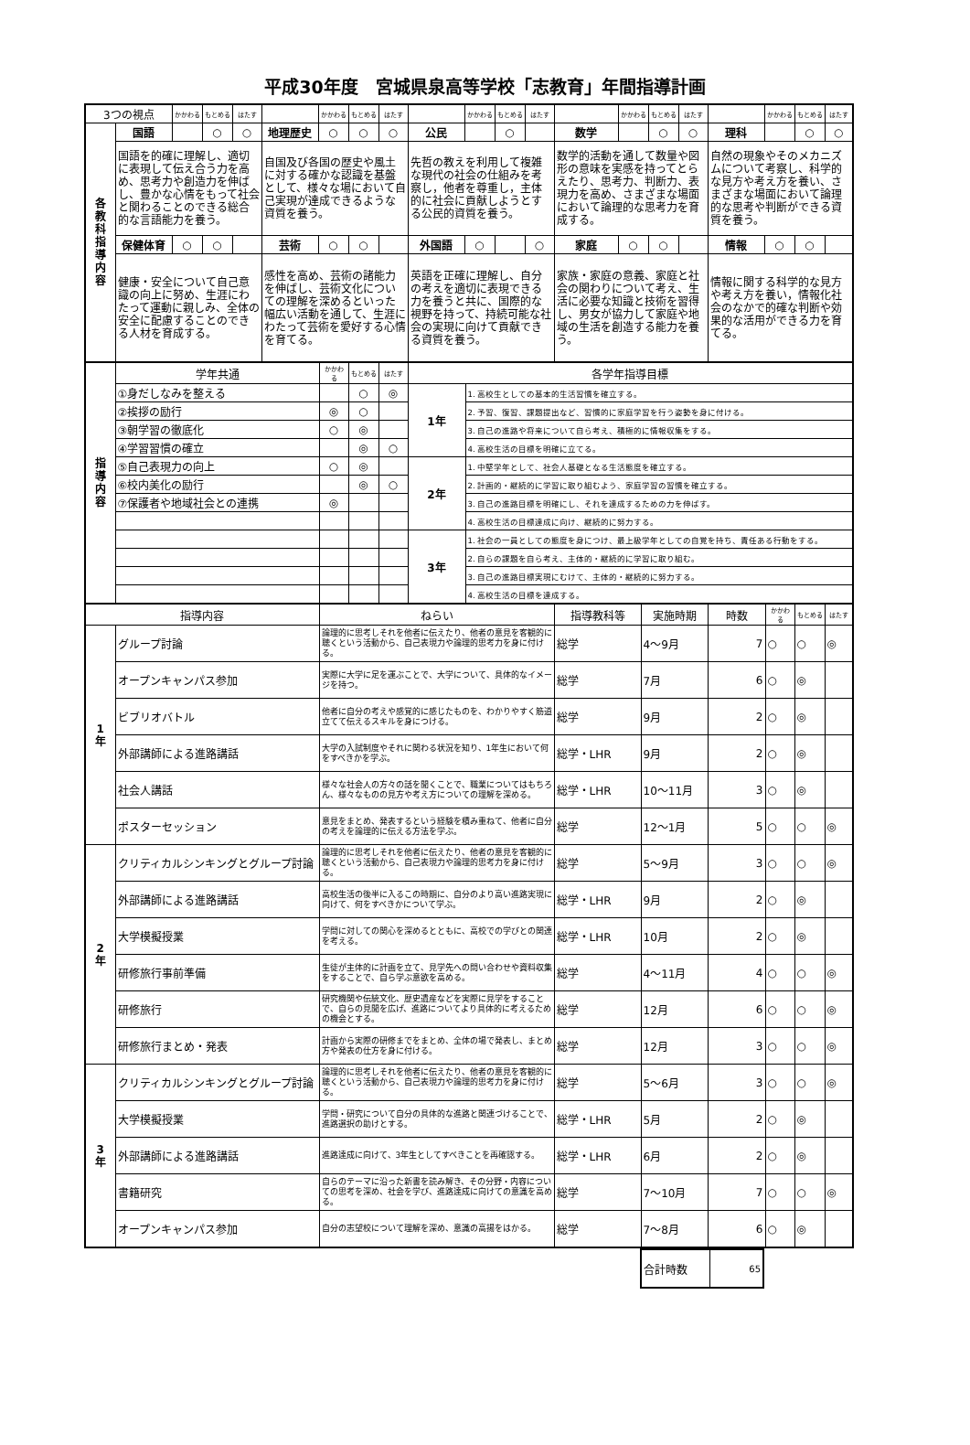平成30年度　宮城県泉高等学校「志教育」年間指導計画
| 3つの視点 | | かかわる | もとめる | はたす | | かかわる | もとめる | はたす | | かかわる | もとめる | はたす | | かかわる | もとめる | はたす | | かかわる | もとめる | はたす |
| 各 教 科 指 導 内 容 | 国語 | | ○ | ○ | 地理歴史 | ○ | ○ | ○ | 公民 | | ○ | | 数学 | | ○ | ○ | 理科 | | ○ | ○ |
| | 国語を的確に理解し、適切に表現して伝え合う力を高め、思考力や創造力を伸ばし、豊かな心情をもって社会と関わることのできる総合的な言語能力を養う。 | | | | 自国及び各国の歴史や風土に対する確かな認識を基盤として、様々な場において自己実現が達成できるような資質を養う。 | | | | 先哲の教えを利用して複雑な現代の社会の仕組みを考察し，他者を尊重し，主体的に社会に貢献しようとする公民的資質を養う。 | | | | 数学的活動を通して数量や図形の意味を実感を持ってとらえたり、思考力、判断力、表現力を高め、さまざまな場面において論理的な思考力を育成する。 | | | | 自然の現象やそのメカニズムについて考察し、科学的な見方や考え方を養い、さまざまな場面において論理的な思考や判断ができる資質を養う。 | | | |
| | 保健体育 | ○ | ○ | | 芸術 | ○ | ○ | | 外国語 | ○ | | ○ | 家庭 | ○ | ○ | | 情報 | ○ | ○ | |
| | 健康・安全について自己意識の向上に努め、生涯にわたって運動に親しみ、全体の安全に配慮することのできる人材を育成する。 | | | | 感性を高め、芸術の諸能力を伸ばし、芸術文化についての理解を深めるといった幅広い活動を通して、生涯にわたって芸術を愛好する心情を育てる。 | | | | 英語を正確に理解し、自分の考えを適切に表現できる力を養うと共に、国際的な視野を持って、持続可能な社会の実現に向けて貢献できる資質を養う。 | | | | 家族・家庭の意義、家庭と社会の関わりについて考え、生活に必要な知識と技術を習得し、男女が協力して家庭や地域の生活を創造する能力を養う。 | | | | 情報に関する科学的な見方や考え方を養い，情報化社会のなかで的確な判断や効果的な活用ができる力を育てる。 | | | |
| 指 導 内 容 | 学年共通 | かかわる | もとめる | はたす | 各学年指導目標 | |
| | ①身だしなみを整える | | ○ | ◎ | 1年 | 1. 高校生としての基本的生活習慣を確立する。 |
| | ②挨拶の励行 | ◎ | ○ | | | 2. 予習、復習、課題提出など、習慣的に家庭学習を行う姿勢を身に付ける。 |
| | ③朝学習の徹底化 | ○ | ◎ | | | 3. 自己の進路や将来について自ら考え、積極的に情報収集をする。 |
| | ④学習習慣の確立 | | ◎ | ○ | | 4. 高校生活の目標を明確に立てる。 |
| | ⑤自己表現力の向上 | ○ | ◎ | | 2年 | 1. 中堅学年として、社会人基礎となる生活態度を確立する。 |
| | ⑥校内美化の励行 | | ◎ | ○ | | 2. 計画的・継続的に学習に取り組むよう、家庭学習の習慣を確立する。 |
| | ⑦保護者や地域社会との連携 | ◎ | | | | 3. 自己の進路目標を明確にし、それを達成するための力を伸ばす。 |
| | | | | | | 4. 高校生活の目標達成に向け、継続的に努力する。 |
| | | | | | 3年 | 1. 社会の一員としての態度を身につけ、最上級学年としての自覚を持ち、責任ある行動をする。 |
| | | | | | | 2. 自らの課題を自ら考え、主体的・継続的に学習に取り組む。 |
| | | | | | | 3. 自己の進路目標実現にむけて、主体的・継続的に努力する。 |
| | | | | | | 4. 高校生活の目標を達成する。 |
| 指導内容 | | ねらい | 指導教科等 | 実施時期 | 時数 | かかわる | もとめる | はたす |
| 1 年 | グループ討論 | 論理的に思考しそれを他者に伝えたり、他者の意見を客観的に聴くという活動から、自己表現力や論理的思考力を身に付ける。 | 総学 | 4～9月 | 7 | ○ | ○ | ◎ |
| | オープンキャンパス参加 | 実際に大学に足を運ぶことで、大学について、具体的なイメージを持つ。 | 総学 | 7月 | 6 | ○ | ◎ | |
| | ビブリオバトル | 他者に自分の考えや感覚的に感じたものを、わかりやすく筋道立てて伝えるスキルを身につける。 | 総学 | 9月 | 2 | ○ | ◎ | |
| | 外部講師による進路講話 | 大学の入試制度やそれに関わる状況を知り、1年生において何をすべきかを学ぶ。 | 総学・LHR | 9月 | 2 | ○ | ◎ | |
| | 社会人講話 | 様々な社会人の方々の話を聞くことで、職業についてはもちろん、様々なものの見方や考え方についての理解を深める。 | 総学・LHR | 10～11月 | 3 | ○ | ◎ | |
| | ポスターセッション | 意見をまとめ、発表するという経験を積み重ねて、他者に自分の考えを論理的に伝える方法を学ぶ。 | 総学 | 12～1月 | 5 | ○ | ○ | ◎ |
| 2 年 | クリティカルシンキングとグループ討論 | 論理的に思考しそれを他者に伝えたり、他者の意見を客観的に聴くという活動から、自己表現力や論理的思考力を身に付ける。 | 総学 | 5～9月 | 3 | ○ | ○ | ◎ |
| | 外部講師による進路講話 | 高校生活の後半に入るこの時期に、自分のより高い進路実現に向けて、何をすべきかについて学ぶ。 | 総学・LHR | 9月 | 2 | ○ | ◎ | |
| | 大学模擬授業 | 学問に対しての関心を深めるとともに、高校での学びとの関連を考える。 | 総学・LHR | 10月 | 2 | ○ | ◎ | |
| | 研修旅行事前準備 | 生徒が主体的に計画を立て、見学先への問い合わせや資料収集をすることで、自ら学ぶ意欲を高める。 | 総学 | 4～11月 | 4 | ○ | ○ | ◎ |
| | 研修旅行 | 研究機関や伝統文化、歴史遺産などを実際に見学をすることで、自らの見聞を広げ、進路についてより具体的に考えるための機会とする。 | 総学 | 12月 | 6 | ○ | ○ | ◎ |
| | 研修旅行まとめ・発表 | 計画から実際の研修までをまとめ、全体の場で発表し、まとめ方や発表の仕方を身に付ける。 | 総学 | 12月 | 3 | ○ | ○ | ◎ |
| 3 年 | クリティカルシンキングとグループ討論 | 論理的に思考しそれを他者に伝えたり、他者の意見を客観的に聴くという活動から、自己表現力や論理的思考力を身に付ける。 | 総学 | 5～6月 | 3 | ○ | ○ | ◎ |
| | 大学模擬授業 | 学問・研究について自分の具体的な進路と関連づけることで、進路選択の助けとする。 | 総学・LHR | 5月 | 2 | ○ | ◎ | |
| | 外部講師による進路講話 | 進路達成に向けて、3年生としてすべきことを再確認する。 | 総学・LHR | 6月 | 2 | ○ | ◎ | |
| | 書籍研究 | 自らのテーマに沿った新書を読み解き、その分野・内容についての思考を深め、社会を学び、進路達成に向けての意識を高める。 | 総学 | 7～10月 | 7 | ○ | ○ | ◎ |
| | オープンキャンパス参加 | 自分の志望校について理解を深め、意識の高揚をはかる。 | 総学 | 7～8月 | 6 | ○ | ◎ | |
| 合計時数 | 65 |